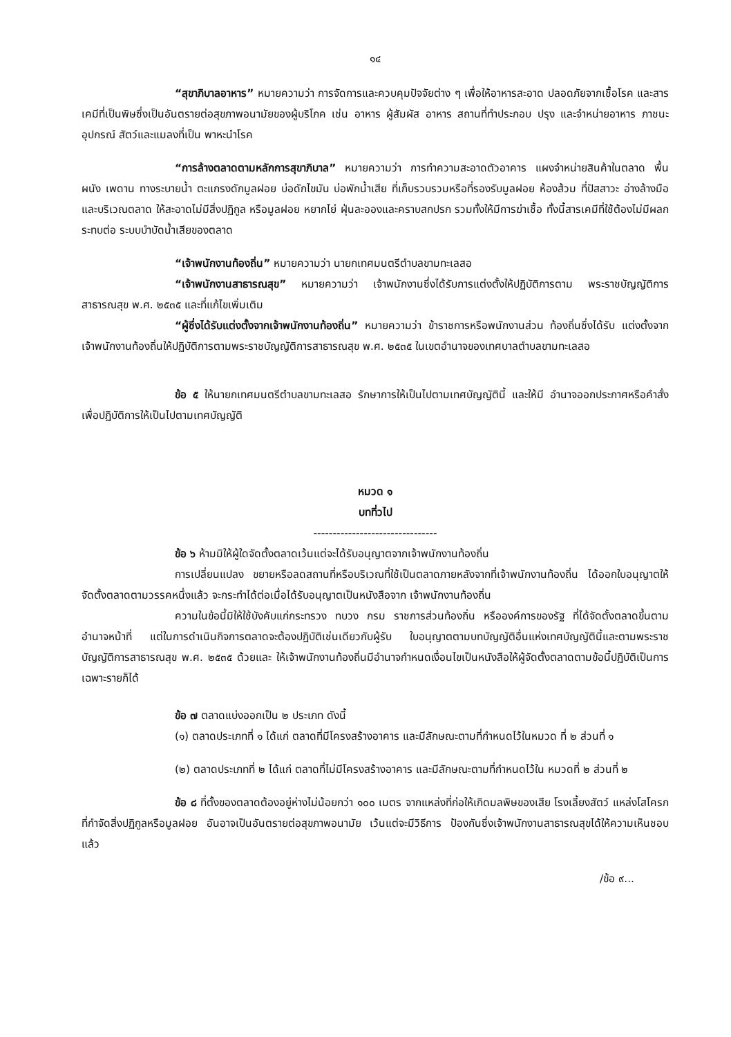๑๔
“สุขาภิบาลอาหาร” หมายความว่า การจัดการและควบคุมปัจจัยต่าง ๆ เพื่อให้อาหารสะอาด ปลอดภัยจากเชื้อโรค และสารเคมีที่เป็นพิษซึ่งเป็นอันตรายต่อสุขภาพอนามัยของผู้บริโภค เช่น อาหาร ผู้สัมผัส อาหาร สถานที่ทำประกอบ ปรุง และจำหน่ายอาหาร ภาชนะ อุปกรณ์ สัตว์และแมลงที่เป็น พาหะนำโรค
“การล้างตลาดตามหลักการสุขาภิบาล” หมายความว่า การทำความสะอาดตัวอาคาร แผงจำหน่ายสินค้าในตลาด พื้น ผนัง เพดาน ทางระบายน้ำ ตะแกรงดักมูลฝอย บ่อดักไขมัน บ่อพักน้ำเสีย ที่เก็บรวบรวมหรือที่รองรับมูลฝอย ห้องส้วม ที่ปัสสาวะ อ่างล้างมือ และบริเวณตลาด ให้สะอาดไม่มีสิ่งปฏิกูล หรือมูลฝอย หยากไย่ ฝุ่นละอองและคราบสกปรก รวมทั้งให้มีการฆ่าเชื้อ ทั้งนี้สารเคมีที่ใช้ต้องไม่มีผลกระทบต่อ ระบบบำบัดน้ำเสียของตลาด
“เจ้าพนักงานท้องถิ่น” หมายความว่า นายกเทศมนตรีตำบลขามทะเลสอ
“เจ้าพนักงานสาธารณสุข” หมายความว่า เจ้าพนักงานซึ่งได้รับการแต่งตั้งให้ปฏิบัติการตาม พระราชบัญญัติการสาธารณสุข พ.ศ. ๒๕๓๕ และที่แก้ไขเพิ่มเติม
“ผู้ซึ่งได้รับแต่งตั้งจากเจ้าพนักงานท้องถิ่น” หมายความว่า ข้าราชการหรือพนักงานส่วน ท้องถิ่นซึ่งได้รับ แต่งตั้งจากเจ้าพนักงานท้องถิ่นให้ปฏิบัติการตามพระราชบัญญัติการสาธารณสุข พ.ศ. ๒๕๓๕ ในเขตอำนาจของเทศบาลตำบลขามทะเลสอ
ข้อ ๕ ให้นายกเทศมนตรีตำบลขามทะเลสอ รักษาการให้เป็นไปตามเทศบัญญัตินี้ และให้มี อำนาจออกประกาศหรือคำสั่ง เพื่อปฏิบัติการให้เป็นไปตามเทศบัญญัติ
หมวด ๑
บทที่วไป
--------------------------------
ข้อ ๖ ห้ามมิให้ผู้ใดจัดตั้งตลาดเว้นแต่จะได้รับอนุญาตจากเจ้าพนักงานท้องถิ่น
การเปลี่ยนแปลง ขยายหรือลดสถานที่หรือบริเวณที่ใช้เป็นตลาดภายหลังจากที่เจ้าพนักงานท้องถิ่น ได้ออกใบอนุญาตให้จัดตั้งตลาดตามวรรคหนึ่งแล้ว จะกระทำได้ต่อเมื่อได้รับอนุญาตเป็นหนังสือจาก เจ้าพนักงานท้องถิ่น
ความในข้อนี้มิให้ใช้บังคับแก่กระทรวง ทบวง กรม ราชการส่วนท้องถิ่น หรือองค์การของรัฐ ที่ได้จัดตั้งตลาดขึ้นตามอำนาจหน้าที่ แต่ในการดำเนินกิจการตลาดจะต้องปฏิบัติเช่นเดียวกับผู้รับ ใบอนุญาตตามบทบัญญัติอื่นแห่งเทศบัญญัตินี้และตามพระราชบัญญัติการสาธารณสุข พ.ศ. ๒๕๓๕ ด้วยและ ให้เจ้าพนักงานท้องถิ่นมีอำนาจกำหนดเงื่อนไขเป็นหนังสือให้ผู้จัดตั้งตลาดตามข้อนี้ปฏิบัติเป็นการเฉพาะรายก็ได้
ข้อ ๗ ตลาดแบ่งออกเป็น ๒ ประเภท ดังนี้
(๑) ตลาดประเภทที่ ๑ ได้แก่ ตลาดที่มีโครงสร้างอาคาร และมีลักษณะตามที่กำหนดไว้ในหมวด ที่ ๒ ส่วนที่ ๑
(๒) ตลาดประเภทที่ ๒ ได้แก่ ตลาดที่ไม่มีโครงสร้างอาคาร และมีลักษณะตามที่กำหนดไว้ใน หมวดที่ ๒ ส่วนที่ ๒
ข้อ ๘ ที่ตั้งของตลาดต้องอยู่ห่างไม่น้อยกว่า ๑๐๐ เมตร จากแหล่งที่ก่อให้เกิดมลพิษของเสีย โรงเลี้ยงสัตว์ แหล่งโสโครก ที่กำจัดสิ่งปฏิกูลหรือมูลฝอย อันอาจเป็นอันตรายต่อสุขภาพอนามัย เว้นแต่จะมีวิธีการ ป้องกันซึ่งเจ้าพนักงานสาธารณสุขได้ให้ความเห็นชอบแล้ว
/ข้อ ๙...